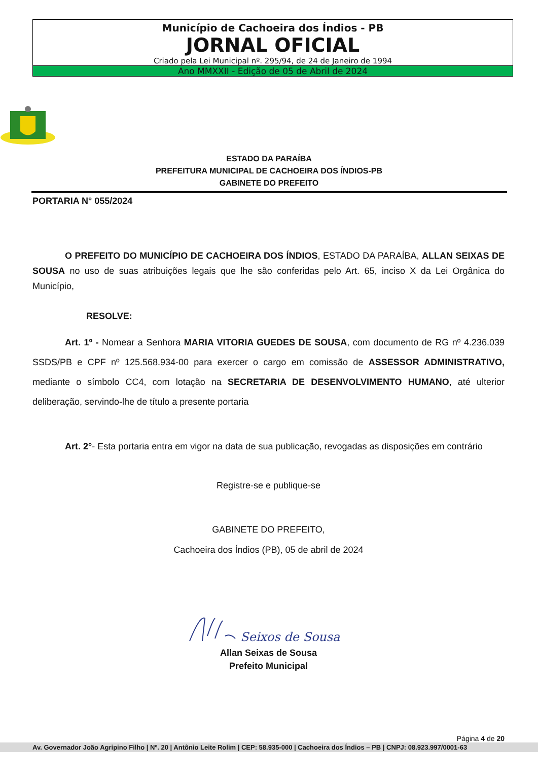Município de Cachoeira dos Índios - PB
JORNAL OFICIAL
Criado pela Lei Municipal nº. 295/94, de 24 de Janeiro de 1994
Ano MMXXII - Edição de 05 de Abril de 2024
ESTADO DA PARAÍBA
PREFEITURA MUNICIPAL DE CACHOEIRA DOS ÍNDIOS-PB
GABINETE DO PREFEITO
PORTARIA N° 055/2024
O PREFEITO DO MUNICÍPIO DE CACHOEIRA DOS ÍNDIOS, ESTADO DA PARAÍBA, ALLAN SEIXAS DE SOUSA no uso de suas atribuições legais que lhe são conferidas pelo Art. 65, inciso X da Lei Orgânica do Município,
RESOLVE:
Art. 1º - Nomear a Senhora MARIA VITORIA GUEDES DE SOUSA, com documento de RG nº 4.236.039 SSDS/PB e CPF nº 125.568.934-00 para exercer o cargo em comissão de ASSESSOR ADMINISTRATIVO, mediante o símbolo CC4, com lotação na SECRETARIA DE DESENVOLVIMENTO HUMANO, até ulterior deliberação, servindo-lhe de título a presente portaria
Art. 2°- Esta portaria entra em vigor na data de sua publicação, revogadas as disposições em contrário
Registre-se e publique-se
GABINETE DO PREFEITO,
Cachoeira dos Índios (PB), 05 de abril de 2024
Seixos de Sousa
Allan Seixas de Sousa
Prefeito Municipal
Página 4 de 20
Av. Governador João Agripino Filho | Nº. 20 | Antônio Leite Rolim | CEP: 58.935-000 | Cachoeira dos Índios – PB | CNPJ: 08.923.997/0001-63